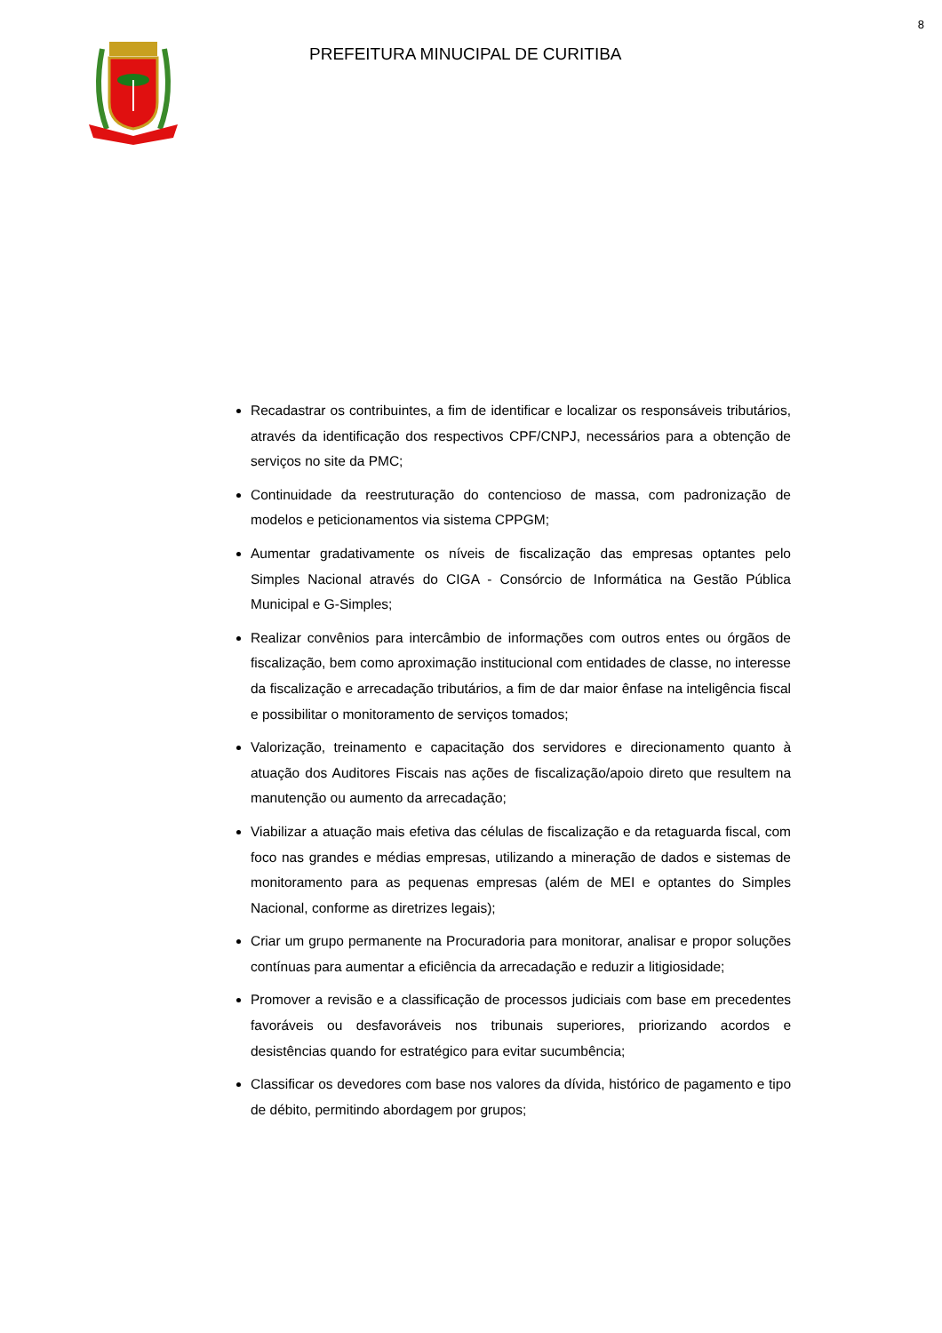8
PREFEITURA MINUCIPAL DE CURITIBA
Recadastrar os contribuintes, a fim de identificar e localizar os responsáveis tributários, através da identificação dos respectivos CPF/CNPJ, necessários para a obtenção de serviços no site da PMC;
Continuidade da reestruturação do contencioso de massa, com padronização de modelos e peticionamentos via sistema CPPGM;
Aumentar gradativamente os níveis de fiscalização das empresas optantes pelo Simples Nacional através do CIGA - Consórcio de Informática na Gestão Pública Municipal e G-Simples;
Realizar convênios para intercâmbio de informações com outros entes ou órgãos de fiscalização, bem como aproximação institucional com entidades de classe, no interesse da fiscalização e arrecadação tributários, a fim de dar maior ênfase na inteligência fiscal e possibilitar o monitoramento de serviços tomados;
Valorização, treinamento e capacitação dos servidores e direcionamento quanto à atuação dos Auditores Fiscais nas ações de fiscalização/apoio direto que resultem na manutenção ou aumento da arrecadação;
Viabilizar a atuação mais efetiva das células de fiscalização e da retaguarda fiscal, com foco nas grandes e médias empresas, utilizando a mineração de dados e sistemas de monitoramento para as pequenas empresas (além de MEI e optantes do Simples Nacional, conforme as diretrizes legais);
Criar um grupo permanente na Procuradoria para monitorar, analisar e propor soluções contínuas para aumentar a eficiência da arrecadação e reduzir a litigiosidade;
Promover a revisão e a classificação de processos judiciais com base em precedentes favoráveis ou desfavoráveis nos tribunais superiores, priorizando acordos e desistências quando for estratégico para evitar sucumbência;
Classificar os devedores com base nos valores da dívida, histórico de pagamento e tipo de débito, permitindo abordagem por grupos;